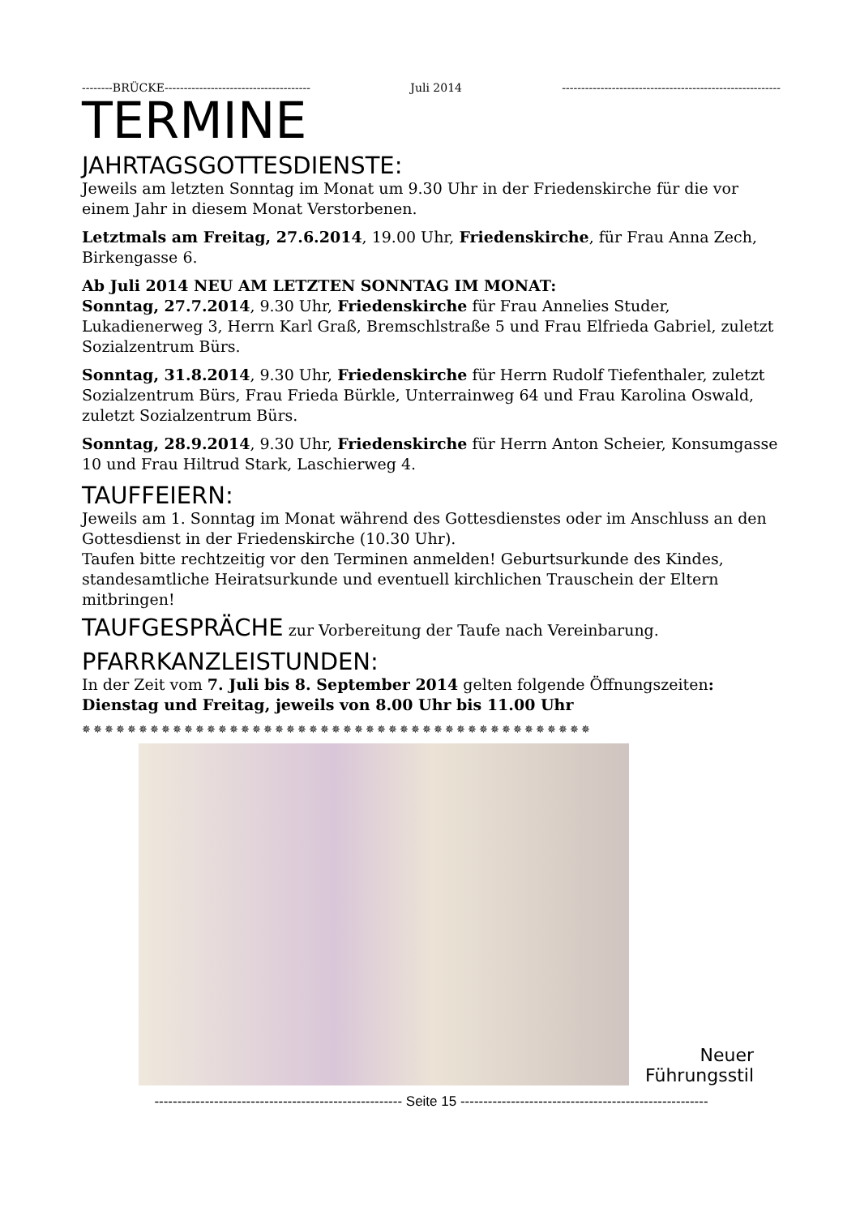--------BRÜCKE-------------------------------------- Juli 2014 ---------------------------------------------------------
TERMINE
JAHRTAGSGOTTESDIENSTE:
Jeweils am letzten Sonntag im Monat um 9.30 Uhr in der Friedenskirche für die vor einem Jahr in diesem Monat Verstorbenen.
Letztmals am Freitag, 27.6.2014, 19.00 Uhr, Friedenskirche, für Frau Anna Zech, Birkengasse 6.
Ab Juli 2014 NEU AM LETZTEN SONNTAG IM MONAT:
Sonntag, 27.7.2014, 9.30 Uhr, Friedenskirche für Frau Annelies Studer, Lukadienerweg 3, Herrn Karl Graß, Bremschlstraße 5 und Frau Elfrieda Gabriel, zuletzt Sozialzentrum Bürs.
Sonntag, 31.8.2014, 9.30 Uhr, Friedenskirche für Herrn Rudolf Tiefenthaler, zuletzt Sozialzentrum Bürs, Frau Frieda Bürkle, Unterrainweg 64 und Frau Karolina Oswald, zuletzt Sozialzentrum Bürs.
Sonntag, 28.9.2014, 9.30 Uhr, Friedenskirche für Herrn Anton Scheier, Konsumgasse 10 und Frau Hiltrud Stark, Laschierweg 4.
TAUFFEIERN:
Jeweils am 1. Sonntag im Monat während des Gottesdienstes oder im Anschluss an den Gottesdienst in der Friedenskirche (10.30 Uhr).
Taufen bitte rechtzeitig vor den Terminen anmelden! Geburtsurkunde des Kindes, standesamtliche Heiratsurkunde und eventuell kirchlichen Trauschein der Eltern mitbringen!
TAUFGESPRÄCHE zur Vorbereitung der Taufe nach Vereinbarung.
PFARRKANZLEISTUNDEN:
In der Zeit vom 7. Juli bis 8. September 2014 gelten folgende Öffnungszeiten:
Dienstag und Freitag, jeweils von 8.00 Uhr bis 11.00 Uhr
✵✵✵✵✵✵✵✵✵✵✵✵✵✵✵✵✵✵✵✵✵✵✵✵✵✵✵✵✵✵✵✵✵✵✵✵✵✵✵✵✵✵✵✵✵
Neuer
Führungsstil
------------------------------------------------------ Seite 15 ------------------------------------------------------